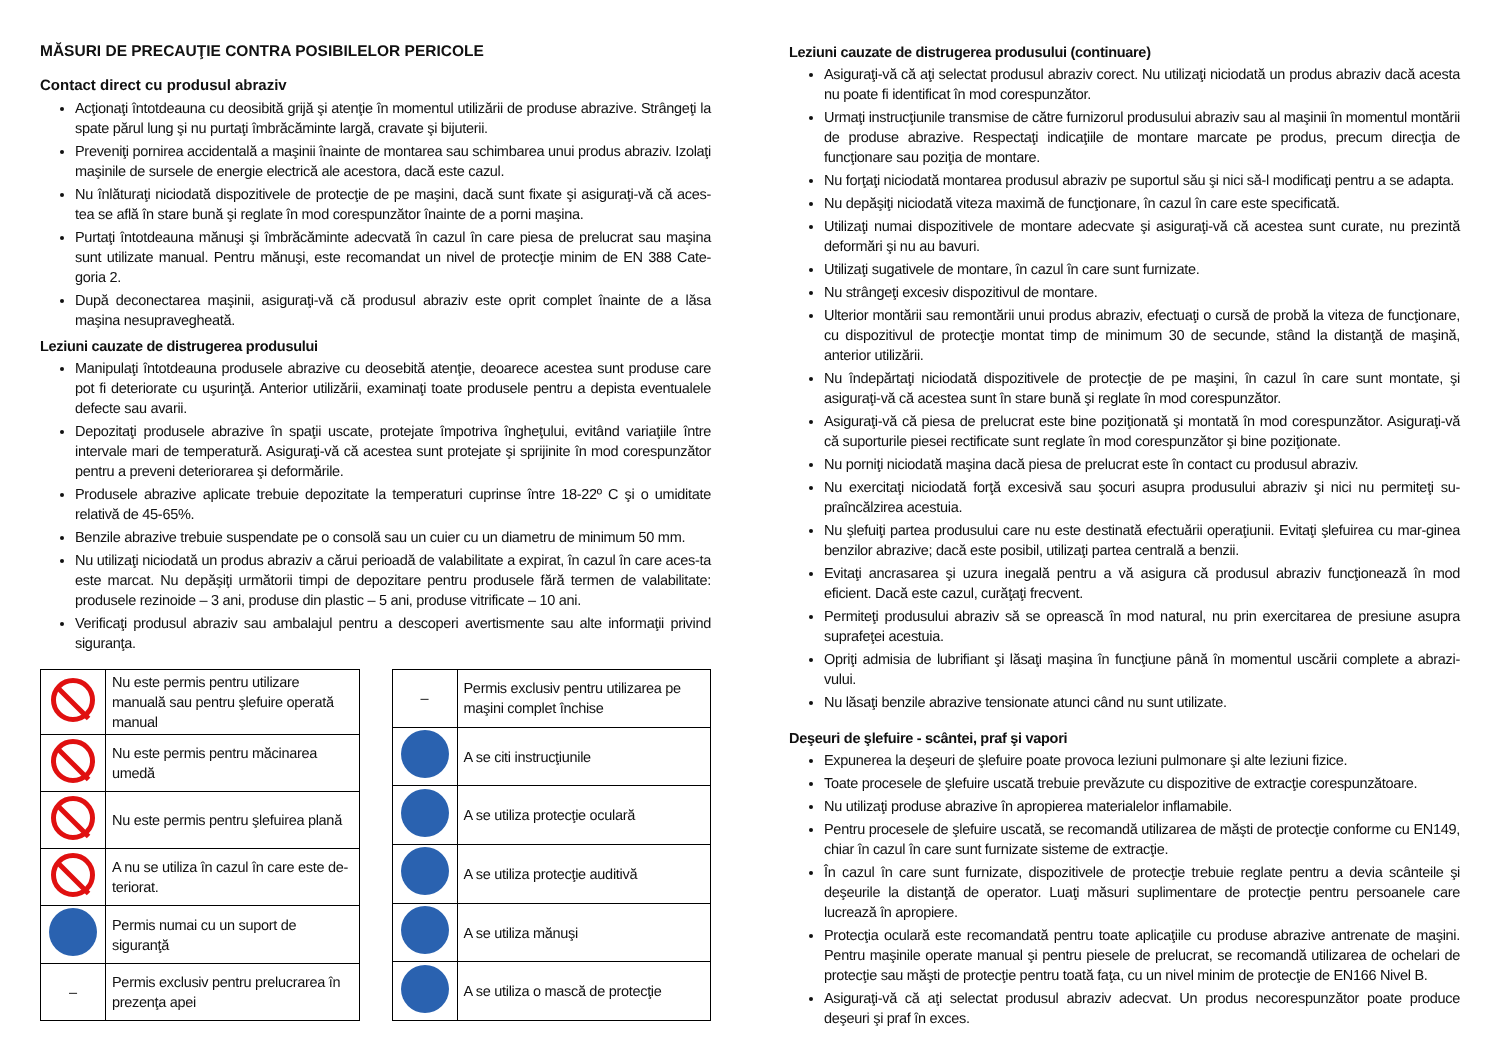MĂSURI DE PRECAUŢIE CONTRA POSIBILELOR PERICOLE
Contact direct cu produsul abraziv
Acţionaţi întotdeauna cu deosibită grijă şi atenţie în momentul utilizării de produse abrazive. Strângeţi la spate părul lung şi nu purtaţi îmbrăcăminte largă, cravate şi bijuterii.
Preveniţi pornirea accidentală a maşinii înainte de montarea sau schimbarea unui produs abraziv. Izolaţi maşinile de sursele de energie electrică ale acestora, dacă este cazul.
Nu înlăturaţi niciodată dispozitivele de protecţie de pe maşini, dacă sunt fixate şi asiguraţi-vă că aces-tea se află în stare bună şi reglate în mod corespunzător înainte de a porni maşina.
Purtaţi întotdeauna mănuşi şi îmbrăcăminte adecvată în cazul în care piesa de prelucrat sau maşina sunt utilizate manual. Pentru mănuşi, este recomandat un nivel de protecţie minim de EN 388 Cate-goria 2.
După deconectarea maşinii, asiguraţi-vă că produsul abraziv este oprit complet înainte de a lăsa maşina nesupravegheată.
Leziuni cauzate de distrugerea produsului
Manipulaţi întotdeauna produsele abrazive cu deosebită atenţie, deoarece acestea sunt produse care pot fi deteriorate cu uşurinţă. Anterior utilizării, examinaţi toate produsele pentru a depista eventualele defecte sau avarii.
Depozitaţi produsele abrazive în spaţii uscate, protejate împotriva îngheţului, evitând variaţiile între intervale mari de temperatură. Asiguraţi-vă că acestea sunt protejate şi sprijinite în mod corespunzător pentru a preveni deteriorarea şi deformările.
Produsele abrazive aplicate trebuie depozitate la temperaturi cuprinse între 18-22º C şi o umiditate relativă de 45-65%.
Benzile abrazive trebuie suspendate pe o consolă sau un cuier cu un diametru de minimum 50 mm.
Nu utilizaţi niciodată un produs abraziv a cărui perioadă de valabilitate a expirat, în cazul în care aces-ta este marcat. Nu depăşiţi următorii timpi de depozitare pentru produsele fără termen de valabilitate: produsele rezinoide – 3 ani, produse din plastic – 5 ani, produse vitrificate – 10 ani.
Verificaţi produsul abraziv sau ambalajul pentru a descoperi avertismente sau alte informaţii privind siguranţa.
| | Nu este permis pentru utilizare manuală sau pentru şlefuire operată manual |
| | Nu este permis pentru măcinarea umedă |
| | Nu este permis pentru şlefuirea plană |
| | A nu se utiliza în cazul în care este de-teriorat. |
| | Permis numai cu un suport de siguranţă |
| – | Permis exclusiv pentru prelucrarea în prezenţa apei |
| – | Permis exclusiv pentru utilizarea pe maşini complet închise |
| | A se citi instrucţiunile |
| | A se utiliza protecţie oculară |
| | A se utiliza protecţie auditivă |
| | A se utiliza mănuşi |
| | A se utiliza o mască de protecţie |
Leziuni cauzate de distrugerea produsului (continuare)
Asiguraţi-vă că aţi selectat produsul abraziv corect. Nu utilizaţi niciodată un produs abraziv dacă acesta nu poate fi identificat în mod corespunzător.
Urmaţi instrucţiunile transmise de către furnizorul produsului abraziv sau al maşinii în momentul montării de produse abrazive. Respectaţi indicaţiile de montare marcate pe produs, precum direcţia de funcţionare sau poziţia de montare.
Nu forţaţi niciodată montarea produsul abraziv pe suportul său şi nici să-l modificaţi pentru a se adapta.
Nu depăşiţi niciodată viteza maximă de funcţionare, în cazul în care este specificată.
Utilizaţi numai dispozitivele de montare adecvate şi asiguraţi-vă că acestea sunt curate, nu prezintă deformări şi nu au bavuri.
Utilizaţi sugativele de montare, în cazul în care sunt furnizate.
Nu strângeţi excesiv dispozitivul de montare.
Ulterior montării sau remontării unui produs abraziv, efectuaţi o cursă de probă la viteza de funcţionare, cu dispozitivul de protecţie montat timp de minimum 30 de secunde, stând la distanţă de maşină, anterior utilizării.
Nu îndepărtaţi niciodată dispozitivele de protecţie de pe maşini, în cazul în care sunt montate, şi asiguraţi-vă că acestea sunt în stare bună şi reglate în mod corespunzător.
Asiguraţi-vă că piesa de prelucrat este bine poziţionată şi montată în mod corespunzător. Asiguraţi-vă că suporturile piesei rectificate sunt reglate în mod corespunzător şi bine poziţionate.
Nu porniţi niciodată maşina dacă piesa de prelucrat este în contact cu produsul abraziv.
Nu exercitaţi niciodată forţă excesivă sau şocuri asupra produsului abraziv şi nici nu permiteţi su-praîncălzirea acestuia.
Nu şlefuiţi partea produsului care nu este destinată efectuării operaţiunii. Evitaţi şlefuirea cu mar-ginea benzilor abrazive; dacă este posibil, utilizaţi partea centrală a benzii.
Evitaţi ancrasarea şi uzura inegală pentru a vă asigura că produsul abraziv funcţionează în mod eficient. Dacă este cazul, curăţaţi frecvent.
Permiteţi produsului abraziv să se oprească în mod natural, nu prin exercitarea de presiune asupra suprafeţei acestuia.
Opriţi admisia de lubrifiant şi lăsaţi maşina în funcţiune până în momentul uscării complete a abrazi-vului.
Nu lăsaţi benzile abrazive tensionate atunci când nu sunt utilizate.
Deşeuri de şlefuire - scântei, praf şi vapori
Expunerea la deşeuri de şlefuire poate provoca leziuni pulmonare şi alte leziuni fizice.
Toate procesele de şlefuire uscată trebuie prevăzute cu dispozitive de extracţie corespunzătoare.
Nu utilizaţi produse abrazive în apropierea materialelor inflamabile.
Pentru procesele de şlefuire uscată, se recomandă utilizarea de măşti de protecţie conforme cu EN149, chiar în cazul în care sunt furnizate sisteme de extracţie.
În cazul în care sunt furnizate, dispozitivele de protecţie trebuie reglate pentru a devia scânteile şi deşeurile la distanţă de operator. Luaţi măsuri suplimentare de protecţie pentru persoanele care lucrează în apropiere.
Protecţia oculară este recomandată pentru toate aplicaţiile cu produse abrazive antrenate de maşini. Pentru maşinile operate manual şi pentru piesele de prelucrat, se recomandă utilizarea de ochelari de protecţie sau măşti de protecţie pentru toată faţa, cu un nivel minim de protecţie de EN166 Nivel B.
Asiguraţi-vă că aţi selectat produsul abraziv adecvat. Un produs necorespunzător poate produce deşeuri şi praf în exces.